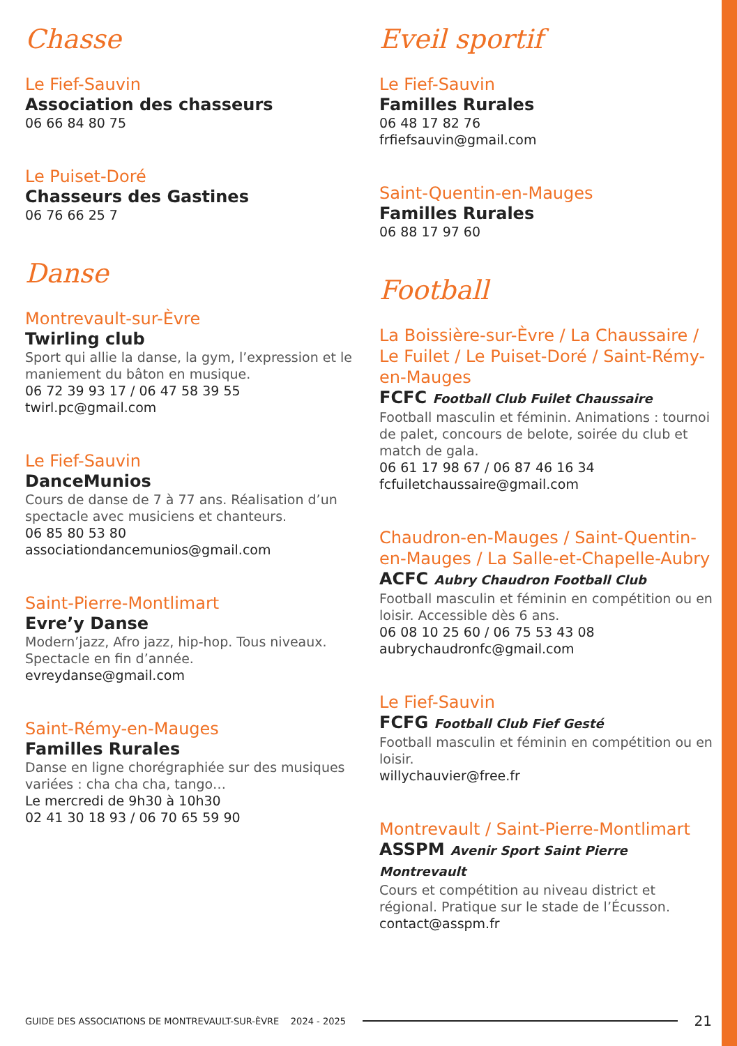Chasse
Le Fief-Sauvin
Association des chasseurs
06 66 84 80 75
Le Puiset-Doré
Chasseurs des Gastines
06 76 66 25 7
Danse
Montrevault-sur-Èvre
Twirling club
Sport qui allie la danse, la gym, l’expression et le maniement du bâton en musique.
06 72 39 93 17 / 06 47 58 39 55
twirl.pc@gmail.com
Le Fief-Sauvin
DanceMunios
Cours de danse de 7 à 77 ans. Réalisation d’un spectacle avec musiciens et chanteurs.
06 85 80 53 80
associationdancemunios@gmail.com
Saint-Pierre-Montlimart
Evre’y Danse
Modern’jazz, Afro jazz, hip-hop. Tous niveaux. Spectacle en fin d’année.
evreydanse@gmail.com
Saint-Rémy-en-Mauges
Familles Rurales
Danse en ligne chorégraphiée sur des musiques variées : cha cha cha, tango…
Le mercredi de 9h30 à 10h30
02 41 30 18 93 / 06 70 65 59 90
Eveil sportif
Le Fief-Sauvin
Familles Rurales
06 48 17 82 76
frfiefsauvin@gmail.com
Saint-Quentin-en-Mauges
Familles Rurales
06 88 17 97 60
Football
La Boissière-sur-Èvre / La Chaussaire / Le Fuilet / Le Puiset-Doré / Saint-Rémy-en-Mauges
FCFC Football Club Fuilet Chaussaire
Football masculin et féminin. Animations : tournoi de palet, concours de belote, soirée du club et match de gala.
06 61 17 98 67 / 06 87 46 16 34
fcfuiletchaussaire@gmail.com
Chaudron-en-Mauges / Saint-Quentin-en-Mauges / La Salle-et-Chapelle-Aubry
ACFC Aubry Chaudron Football Club
Football masculin et féminin en compétition ou en loisir. Accessible dès 6 ans.
06 08 10 25 60 / 06 75 53 43 08
aubrychaudronfc@gmail.com
Le Fief-Sauvin
FCFG Football Club Fief Gesté
Football masculin et féminin en compétition ou en loisir.
willychauvier@free.fr
Montrevault / Saint-Pierre-Montlimart
ASSPM Avenir Sport Saint Pierre Montrevault
Cours et compétition au niveau district et régional. Pratique sur le stade de l’Écusson.
contact@asspm.fr
GUIDE DES ASSOCIATIONS DE MONTREVAULT-SUR-ÈVRE 2024 - 2025 21